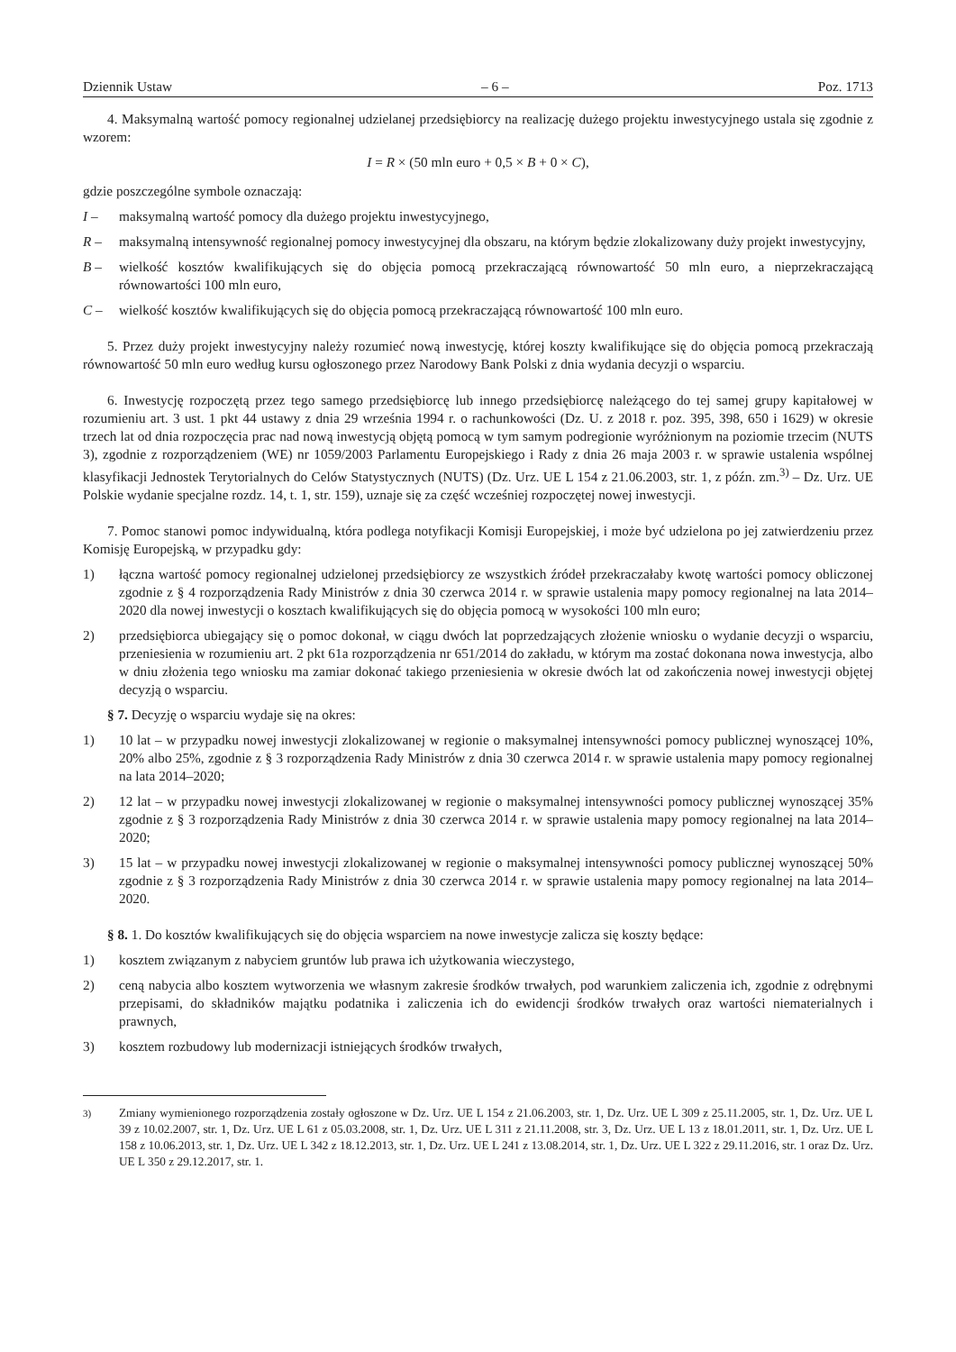Dziennik Ustaw – 6 – Poz. 1713
4. Maksymalną wartość pomocy regionalnej udzielanej przedsiębiorcy na realizację dużego projektu inwestycyjnego ustala się zgodnie z wzorem:
I = R × (50 mln euro + 0,5 × B + 0 × C),
gdzie poszczególne symbole oznaczają:
I – maksymalną wartość pomocy dla dużego projektu inwestycyjnego,
R – maksymalną intensywność regionalnej pomocy inwestycyjnej dla obszaru, na którym będzie zlokalizowany duży projekt inwestycyjny,
B – wielkość kosztów kwalifikujących się do objęcia pomocą przekraczającą równowartość 50 mln euro, a nieprzekraczającą równowartości 100 mln euro,
C – wielkość kosztów kwalifikujących się do objęcia pomocą przekraczającą równowartość 100 mln euro.
5. Przez duży projekt inwestycyjny należy rozumieć nową inwestycję, której koszty kwalifikujące się do objęcia pomocą przekraczają równowartość 50 mln euro według kursu ogłoszonego przez Narodowy Bank Polski z dnia wydania decyzji o wsparciu.
6. Inwestycję rozpoczętą przez tego samego przedsiębiorcę lub innego przedsiębiorcę należącego do tej samej grupy kapitałowej w rozumieniu art. 3 ust. 1 pkt 44 ustawy z dnia 29 września 1994 r. o rachunkowości (Dz. U. z 2018 r. poz. 395, 398, 650 i 1629) w okresie trzech lat od dnia rozpoczęcia prac nad nową inwestycją objętą pomocą w tym samym podregionie wyróżnionym na poziomie trzecim (NUTS 3), zgodnie z rozporządzeniem (WE) nr 1059/2003 Parlamentu Europejskiego i Rady z dnia 26 maja 2003 r. w sprawie ustalenia wspólnej klasyfikacji Jednostek Terytorialnych do Celów Statystycznych (NUTS) (Dz. Urz. UE L 154 z 21.06.2003, str. 1, z późn. zm.<sup>3)</sup> – Dz. Urz. UE Polskie wydanie specjalne rozdz. 14, t. 1, str. 159), uznaje się za część wcześniej rozpoczętej nowej inwestycji.
7. Pomoc stanowi pomoc indywidualną, która podlega notyfikacji Komisji Europejskiej, i może być udzielona po jej zatwierdzeniu przez Komisję Europejską, w przypadku gdy:
1) łączna wartość pomocy regionalnej udzielonej przedsiębiorcy ze wszystkich źródeł przekraczałaby kwotę wartości pomocy obliczonej zgodnie z § 4 rozporządzenia Rady Ministrów z dnia 30 czerwca 2014 r. w sprawie ustalenia mapy pomocy regionalnej na lata 2014–2020 dla nowej inwestycji o kosztach kwalifikujących się do objęcia pomocą w wysokości 100 mln euro;
2) przedsiębiorca ubiegający się o pomoc dokonał, w ciągu dwóch lat poprzedzających złożenie wniosku o wydanie decyzji o wsparciu, przeniesienia w rozumieniu art. 2 pkt 61a rozporządzenia nr 651/2014 do zakładu, w którym ma zostać dokonana nowa inwestycja, albo w dniu złożenia tego wniosku ma zamiar dokonać takiego przeniesienia w okresie dwóch lat od zakończenia nowej inwestycji objętej decyzją o wsparciu.
§ 7. Decyzję o wsparciu wydaje się na okres:
1) 10 lat – w przypadku nowej inwestycji zlokalizowanej w regionie o maksymalnej intensywności pomocy publicznej wynoszącej 10%, 20% albo 25%, zgodnie z § 3 rozporządzenia Rady Ministrów z dnia 30 czerwca 2014 r. w sprawie ustalenia mapy pomocy regionalnej na lata 2014–2020;
2) 12 lat – w przypadku nowej inwestycji zlokalizowanej w regionie o maksymalnej intensywności pomocy publicznej wynoszącej 35% zgodnie z § 3 rozporządzenia Rady Ministrów z dnia 30 czerwca 2014 r. w sprawie ustalenia mapy pomocy regionalnej na lata 2014–2020;
3) 15 lat – w przypadku nowej inwestycji zlokalizowanej w regionie o maksymalnej intensywności pomocy publicznej wynoszącej 50% zgodnie z § 3 rozporządzenia Rady Ministrów z dnia 30 czerwca 2014 r. w sprawie ustalenia mapy pomocy regionalnej na lata 2014–2020.
§ 8. 1. Do kosztów kwalifikujących się do objęcia wsparciem na nowe inwestycje zalicza się koszty będące:
1) kosztem związanym z nabyciem gruntów lub prawa ich użytkowania wieczystego,
2) ceną nabycia albo kosztem wytworzenia we własnym zakresie środków trwałych, pod warunkiem zaliczenia ich, zgodnie z odrębnymi przepisami, do składników majątku podatnika i zaliczenia ich do ewidencji środków trwałych oraz wartości niematerialnych i prawnych,
3) kosztem rozbudowy lub modernizacji istniejących środków trwałych,
<sup>3)</sup> Zmiany wymienionego rozporządzenia zostały ogłoszone w Dz. Urz. UE L 154 z 21.06.2003, str. 1, Dz. Urz. UE L 309 z 25.11.2005, str. 1, Dz. Urz. UE L 39 z 10.02.2007, str. 1, Dz. Urz. UE L 61 z 05.03.2008, str. 1, Dz. Urz. UE L 311 z 21.11.2008, str. 3, Dz. Urz. UE L 13 z 18.01.2011, str. 1, Dz. Urz. UE L 158 z 10.06.2013, str. 1, Dz. Urz. UE L 342 z 18.12.2013, str. 1, Dz. Urz. UE L 241 z 13.08.2014, str. 1, Dz. Urz. UE L 322 z 29.11.2016, str. 1 oraz Dz. Urz. UE L 350 z 29.12.2017, str. 1.